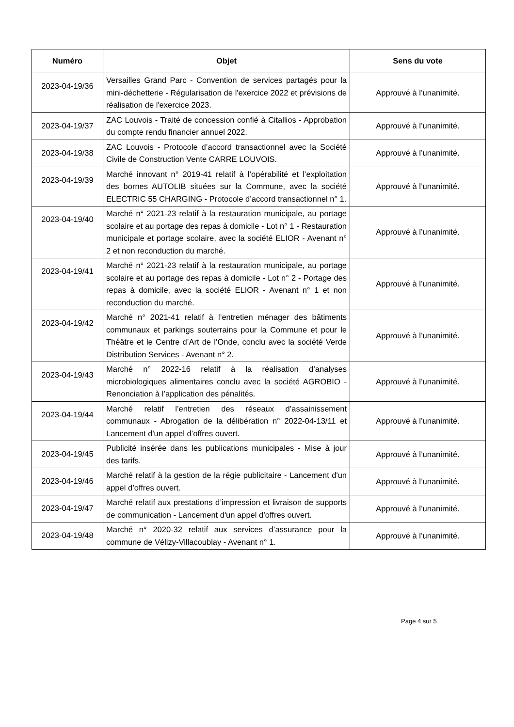| Numéro | Objet | Sens du vote |
| --- | --- | --- |
| 2023-04-19/36 | Versailles Grand Parc - Convention de services partagés pour la mini-déchetterie - Régularisation de l'exercice 2022 et prévisions de réalisation de l'exercice 2023. | Approuvé à l’unanimité. |
| 2023-04-19/37 | ZAC Louvois - Traité de concession confié à Citallios - Approbation du compte rendu financier annuel 2022. | Approuvé à l’unanimité. |
| 2023-04-19/38 | ZAC Louvois - Protocole d’accord transactionnel avec la Société Civile de Construction Vente CARRE LOUVOIS. | Approuvé à l’unanimité. |
| 2023-04-19/39 | Marché innovant n° 2019-41 relatif à l’opérabilité et l’exploitation des bornes AUTOLIB situées sur la Commune, avec la société ELECTRIC 55 CHARGING - Protocole d’accord transactionnel n° 1. | Approuvé à l’unanimité. |
| 2023-04-19/40 | Marché n° 2021-23 relatif à la restauration municipale, au portage scolaire et au portage des repas à domicile - Lot n° 1 - Restauration municipale et portage scolaire, avec la société ELIOR - Avenant n° 2 et non reconduction du marché. | Approuvé à l’unanimité. |
| 2023-04-19/41 | Marché n° 2021-23 relatif à la restauration municipale, au portage scolaire et au portage des repas à domicile - Lot n° 2 - Portage des repas à domicile, avec la société ELIOR - Avenant n° 1 et non reconduction du marché. | Approuvé à l’unanimité. |
| 2023-04-19/42 | Marché n° 2021-41 relatif à l’entretien ménager des bâtiments communaux et parkings souterrains pour la Commune et pour le Théâtre et le Centre d’Art de l’Onde, conclu avec la société Verde Distribution Services - Avenant n° 2. | Approuvé à l’unanimité. |
| 2023-04-19/43 | Marché n° 2022-16 relatif à la réalisation d’analyses microbiologiques alimentaires conclu avec la société AGROBIO - Renonciation à l’application des pénalités. | Approuvé à l’unanimité. |
| 2023-04-19/44 | Marché relatif l’entretien des réseaux d’assainissement communaux - Abrogation de la délibération n° 2022-04-13/11 et Lancement d'un appel d’offres ouvert. | Approuvé à l’unanimité. |
| 2023-04-19/45 | Publicité insérée dans les publications municipales - Mise à jour des tarifs. | Approuvé à l’unanimité. |
| 2023-04-19/46 | Marché relatif à la gestion de la régie publicitaire - Lancement d'un appel d’offres ouvert. | Approuvé à l’unanimité. |
| 2023-04-19/47 | Marché relatif aux prestations d’impression et livraison de supports de communication - Lancement d'un appel d’offres ouvert. | Approuvé à l’unanimité. |
| 2023-04-19/48 | Marché n° 2020-32 relatif aux services d’assurance pour la commune de Vélizy-Villacoublay - Avenant n° 1. | Approuvé à l’unanimité. |
Page 4 sur 5